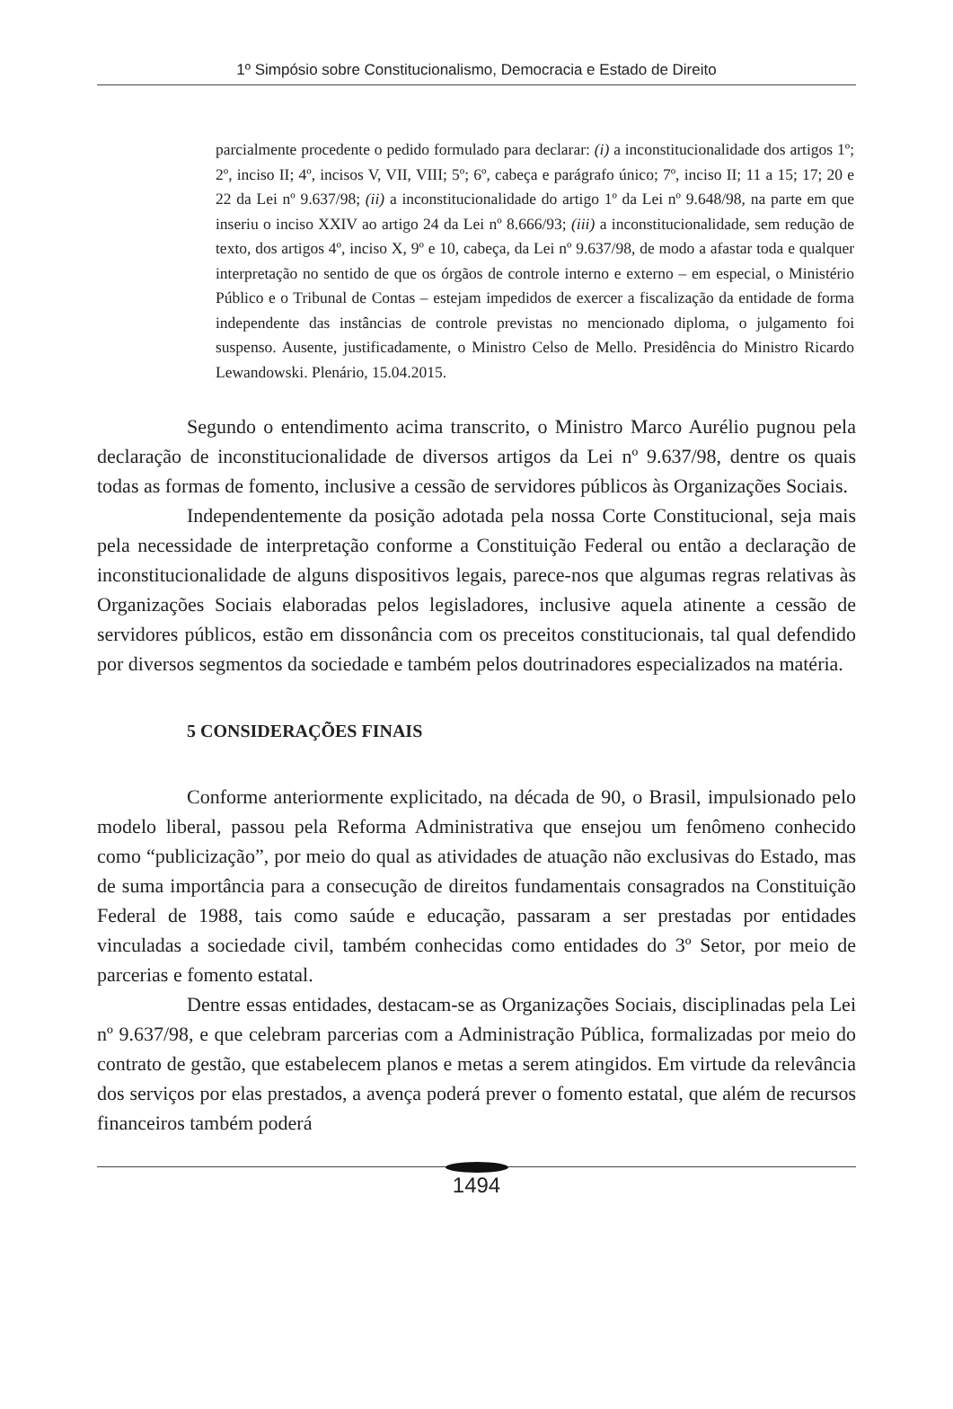1º Simpósio sobre Constitucionalismo, Democracia e Estado de Direito
parcialmente procedente o pedido formulado para declarar: (i) a inconstitucionalidade dos artigos 1º; 2º, inciso II; 4º, incisos V, VII, VIII; 5º; 6º, cabeça e parágrafo único; 7º, inciso II; 11 a 15; 17; 20 e 22 da Lei nº 9.637/98; (ii) a inconstitucionalidade do artigo 1º da Lei nº 9.648/98, na parte em que inseriu o inciso XXIV ao artigo 24 da Lei nº 8.666/93; (iii) a inconstitucionalidade, sem redução de texto, dos artigos 4º, inciso X, 9º e 10, cabeça, da Lei nº 9.637/98, de modo a afastar toda e qualquer interpretação no sentido de que os órgãos de controle interno e externo – em especial, o Ministério Público e o Tribunal de Contas – estejam impedidos de exercer a fiscalização da entidade de forma independente das instâncias de controle previstas no mencionado diploma, o julgamento foi suspenso. Ausente, justificadamente, o Ministro Celso de Mello. Presidência do Ministro Ricardo Lewandowski. Plenário, 15.04.2015.
Segundo o entendimento acima transcrito, o Ministro Marco Aurélio pugnou pela declaração de inconstitucionalidade de diversos artigos da Lei nº 9.637/98, dentre os quais todas as formas de fomento, inclusive a cessão de servidores públicos às Organizações Sociais.
Independentemente da posição adotada pela nossa Corte Constitucional, seja mais pela necessidade de interpretação conforme a Constituição Federal ou então a declaração de inconstitucionalidade de alguns dispositivos legais, parece-nos que algumas regras relativas às Organizações Sociais elaboradas pelos legisladores, inclusive aquela atinente a cessão de servidores públicos, estão em dissonância com os preceitos constitucionais, tal qual defendido por diversos segmentos da sociedade e também pelos doutrinadores especializados na matéria.
5 CONSIDERAÇÕES FINAIS
Conforme anteriormente explicitado, na década de 90, o Brasil, impulsionado pelo modelo liberal, passou pela Reforma Administrativa que ensejou um fenômeno conhecido como “publicização”, por meio do qual as atividades de atuação não exclusivas do Estado, mas de suma importância para a consecução de direitos fundamentais consagrados na Constituição Federal de 1988, tais como saúde e educação, passaram a ser prestadas por entidades vinculadas a sociedade civil, também conhecidas como entidades do 3º Setor, por meio de parcerias e fomento estatal.
Dentre essas entidades, destacam-se as Organizações Sociais, disciplinadas pela Lei nº 9.637/98, e que celebram parcerias com a Administração Pública, formalizadas por meio do contrato de gestão, que estabelecem planos e metas a serem atingidos. Em virtude da relevância dos serviços por elas prestados, a avença poderá prever o fomento estatal, que além de recursos financeiros também poderá
1494